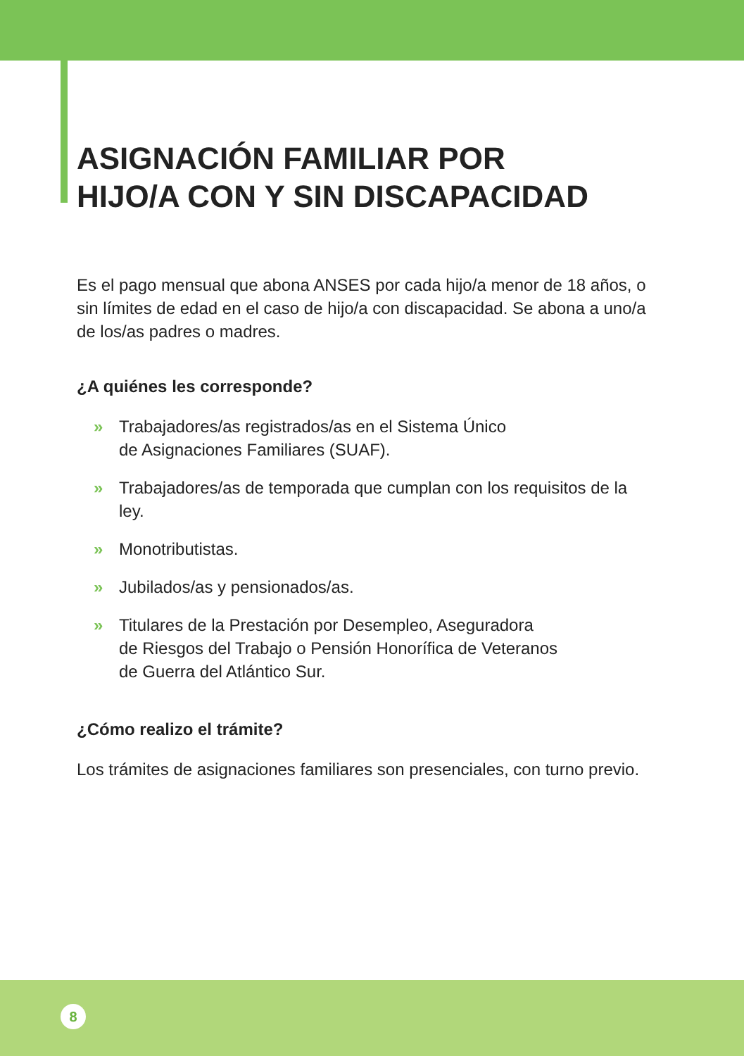ASIGNACIÓN FAMILIAR POR
HIJO/A CON Y SIN DISCAPACIDAD
Es el pago mensual que abona ANSES por cada hijo/a menor de 18 años, o sin límites de edad en el caso de hijo/a con discapacidad. Se abona a uno/a de los/as padres o madres.
¿A quiénes les corresponde?
» Trabajadores/as registrados/as en el Sistema Único
de Asignaciones Familiares (SUAF).
» Trabajadores/as de temporada que cumplan con los requisitos de la ley.
» Monotributistas.
» Jubilados/as y pensionados/as.
» Titulares de la Prestación por Desempleo, Aseguradora
de Riesgos del Trabajo o Pensión Honorífica de Veteranos
de Guerra del Atlántico Sur.
¿Cómo realizo el trámite?
Los trámites de asignaciones familiares son presenciales, con turno previo.
8